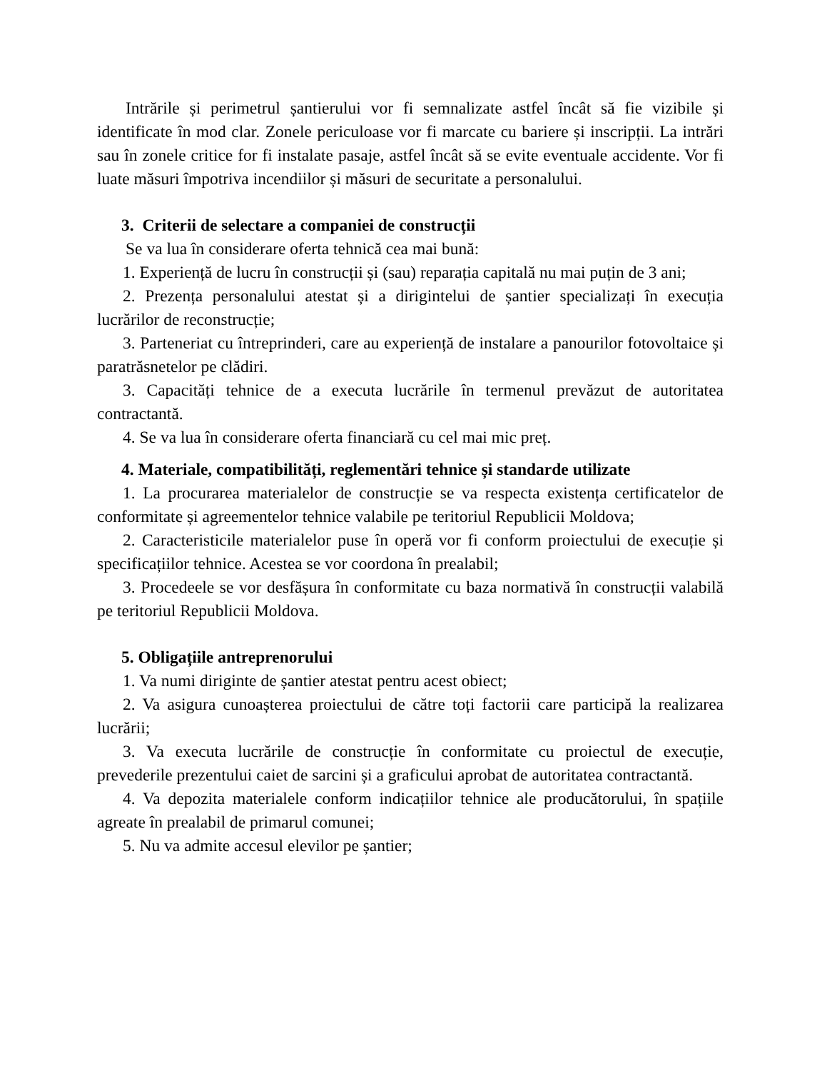Intrările și perimetrul șantierului vor fi semnalizate astfel încât să fie vizibile și identificate în mod clar. Zonele periculoase vor fi marcate cu bariere și inscripții. La intrări sau în zonele critice for fi instalate pasaje, astfel încât să se evite eventuale accidente. Vor fi luate măsuri împotriva incendiilor și măsuri de securitate a personalului.
3. Criterii de selectare a companiei de construcții
Se va lua în considerare oferta tehnică cea mai bună:
1. Experiență de lucru în construcții și (sau) reparația capitală nu mai puțin de 3 ani;
2. Prezența personalului atestat și a dirigintelui de șantier specializați în execuția lucrărilor de reconstrucție;
3. Parteneriat cu întreprinderi, care au experiență de instalare a panourilor fotovoltaice și paratrăsnetelor pe clădiri.
3. Capacități tehnice de a executa lucrările în termenul prevăzut de autoritatea contractantă.
4. Se va lua în considerare oferta financiară cu cel mai mic preț.
4. Materiale, compatibilități, reglementări tehnice și standarde utilizate
1. La procurarea materialelor de construcție se va respecta existența certificatelor de conformitate și agreementelor tehnice valabile pe teritoriul Republicii Moldova;
2. Caracteristicile materialelor puse în operă vor fi conform proiectului de execuție și specificațiilor tehnice. Acestea se vor coordona în prealabil;
3. Procedeele se vor desfășura în conformitate cu baza normativă în construcții valabilă pe teritoriul Republicii Moldova.
5. Obligațiile antreprenorului
1. Va numi diriginte de șantier atestat pentru acest obiect;
2. Va asigura cunoașterea proiectului de către toți factorii care participă la realizarea lucrării;
3. Va executa lucrările de construcție în conformitate cu proiectul de execuție, prevederile prezentului caiet de sarcini și a graficului aprobat de autoritatea contractantă.
4. Va depozita materialele conform indicațiilor tehnice ale producătorului, în spațiile agreate în prealabil de primarul comunei;
5. Nu va admite accesul elevilor pe șantier;